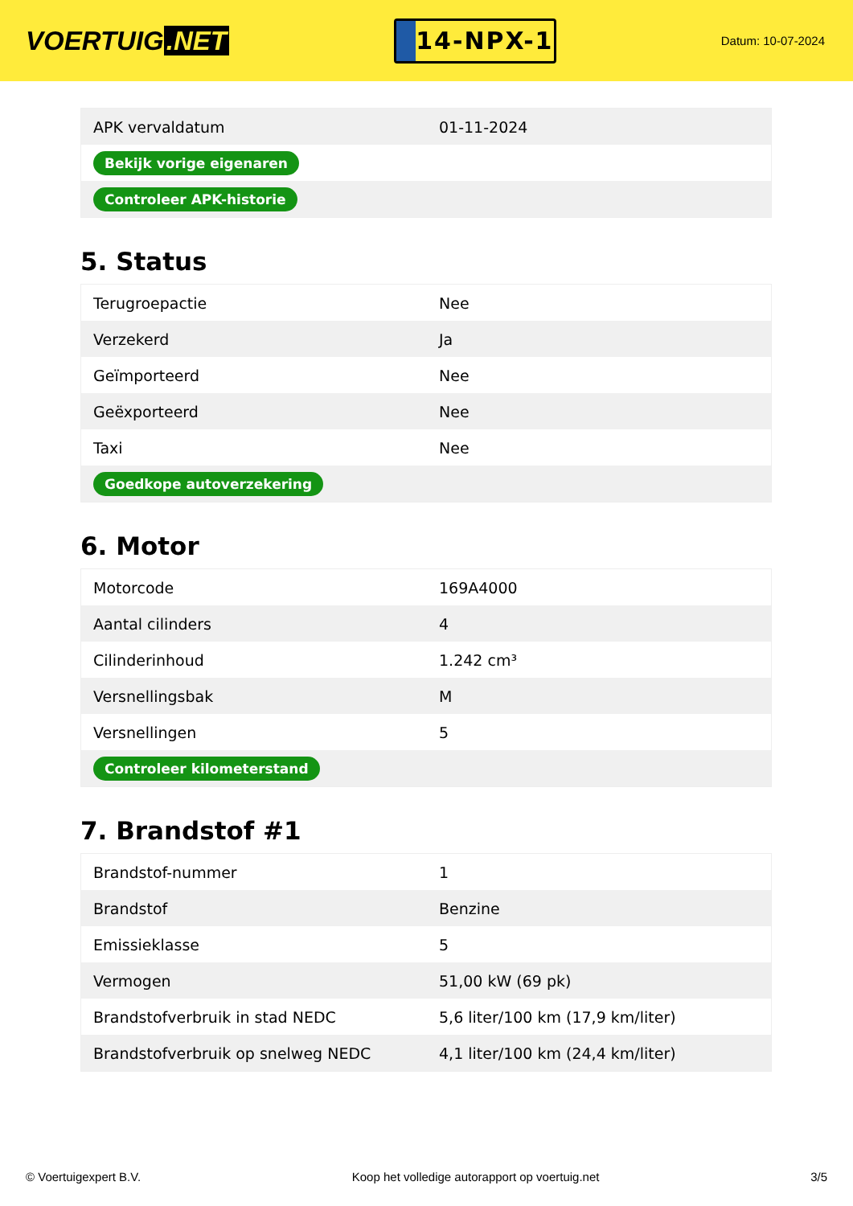VOERTUIG.NET
14-NPX-1
Datum: 10-07-2024
| APK vervaldatum | 01-11-2024 |
| Bekijk vorige eigenaren | |
| Controleer APK-historie | |
5. Status
| Terugroepactie | Nee |
| Verzekerd | Ja |
| Geïmporteerd | Nee |
| Geëxporteerd | Nee |
| Taxi | Nee |
| Goedkope autoverzekering | |
6. Motor
| Motorcode | 169A4000 |
| Aantal cilinders | 4 |
| Cilinderinhoud | 1.242 cm³ |
| Versnellingsbak | M |
| Versnellingen | 5 |
| Controleer kilometerstand | |
7. Brandstof #1
| Brandstof-nummer | 1 |
| Brandstof | Benzine |
| Emissieklasse | 5 |
| Vermogen | 51,00 kW (69 pk) |
| Brandstofverbruik in stad NEDC | 5,6 liter/100 km (17,9 km/liter) |
| Brandstofverbruik op snelweg NEDC | 4,1 liter/100 km (24,4 km/liter) |
© Voertuigexpert B.V. Koop het volledige autorapport op voertuig.net 3/5